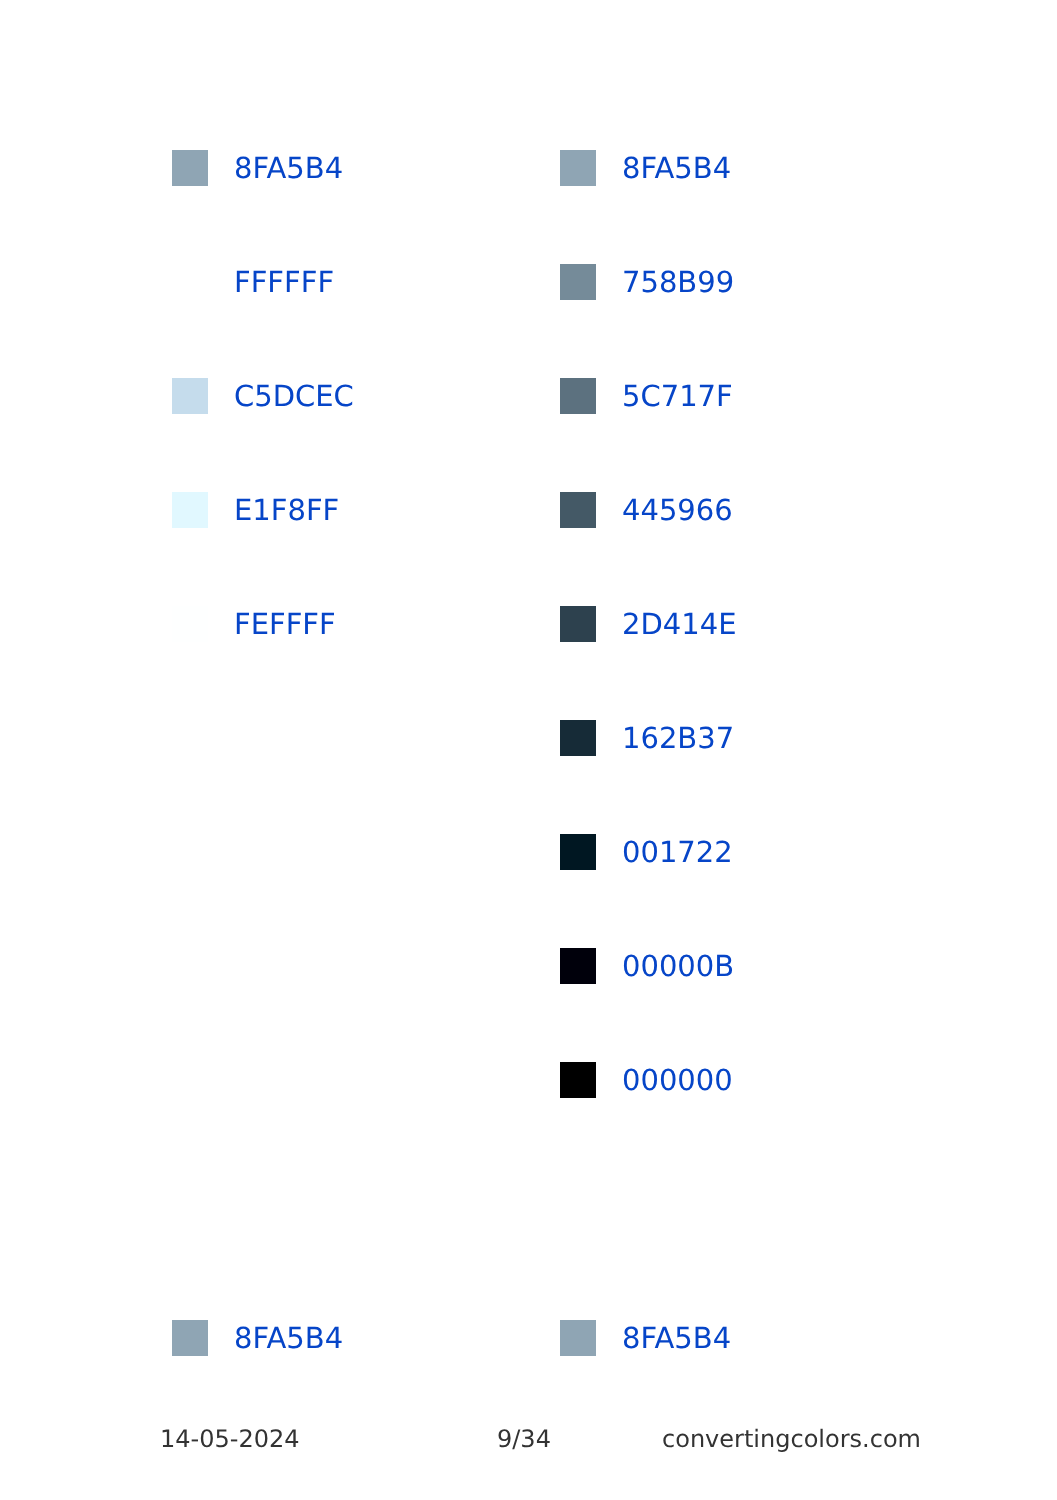8FA5B4
FFFFFF
C5DCEC
E1F8FF
FEFFFF
8FA5B4
758B99
5C717F
445966
2D414E
162B37
001722
00000B
000000
8FA5B4 8FA5B4
14-05-2024 9/34 convertingcolors.com